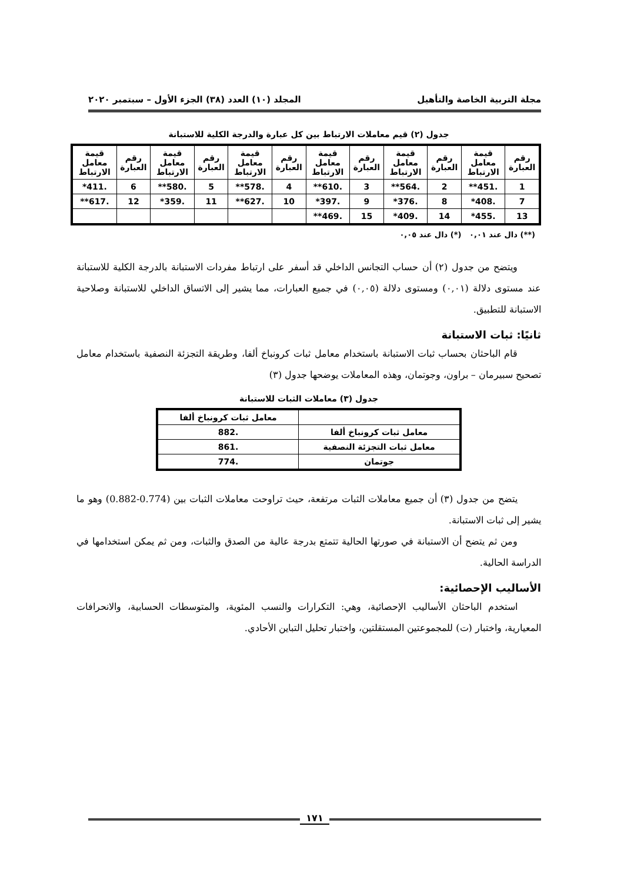مجلة التربية الخاصة والتأهيل المجلد (١٠) العدد (٣٨) الجزء الأول – سبتمبر ٢٠٢٠
جدول (٢) قيم معاملات الارتباط بين كل عبارة والدرجة الكلية للاستبانة
| رقم العبارة | قيمة معامل الارتباط | رقم العبارة | قيمة معامل الارتباط | رقم العبارة | قيمة معامل الارتباط | رقم العبارة | قيمة معامل الارتباط | رقم العبارة | قيمة معامل الارتباط | رقم العبارة | قيمة معامل الارتباط |
| --- | --- | --- | --- | --- | --- | --- | --- | --- | --- | --- | --- |
| 1 | .451** | 2 | .564** | 3 | .610** | 4 | .578** | 5 | .580** | 6 | .411* |
| 7 | .408* | 8 | .376* | 9 | .397* | 10 | .627** | 11 | .359* | 12 | .617** |
| 13 | .455* | 14 | .409* | 15 | .469** | | | | | | |
(**) دال عند ٠,٠١ (*) دال عند ٠,٠٥
ويتضح من جدول (٢) أن حساب التجانس الداخلي قد أسفر على ارتباط مفردات الاستبانة بالدرجة الكلية للاستبانة عند مستوى دلالة (٠,٠١) ومستوى دلالة (٠,٠٥) في جميع العبارات، مما يشير إلى الاتساق الداخلي للاستبانة وصلاحية الاستبانة للتطبيق.
ثانيًا: ثبات الاستبانة
قام الباحثان بحساب ثبات الاستبانة باستخدام معامل ثبات كرونباخ ألفا، وطريقة التجزئة النصفية باستخدام معامل تصحيح سبيرمان – براون، وجوتمان، وهذه المعاملات يوضحها جدول (٣)
جدول (٣) معاملات الثبات للاستبانة
| | معامل ثبات كرونباخ ألفا |
| --- | --- |
| معامل ثبات كرونباخ ألفا | .882 |
| معامل ثبات التجزئة النصفية | .861 |
| جوتمان | .774 |
يتضح من جدول (٣) أن جميع معاملات الثبات مرتفعة، حيث تراوحت معاملات الثبات بين (0.774-0.882) وهو ما يشير إلى ثبات الاستبانة.
ومن ثم يتضح أن الاستبانة في صورتها الحالية تتمتع بدرجة عالية من الصدق والثبات، ومن ثم يمكن استخدامها في الدراسة الحالية.
الأساليب الإحصائية:
استخدم الباحثان الأساليب الإحصائية، وهي: التكرارات والنسب المئوية، والمتوسطات الحسابية، والانحرافات المعيارية، واختبار (ت) للمجموعتين المستقلتين، واختبار تحليل التباين الأحادي.
١٧١